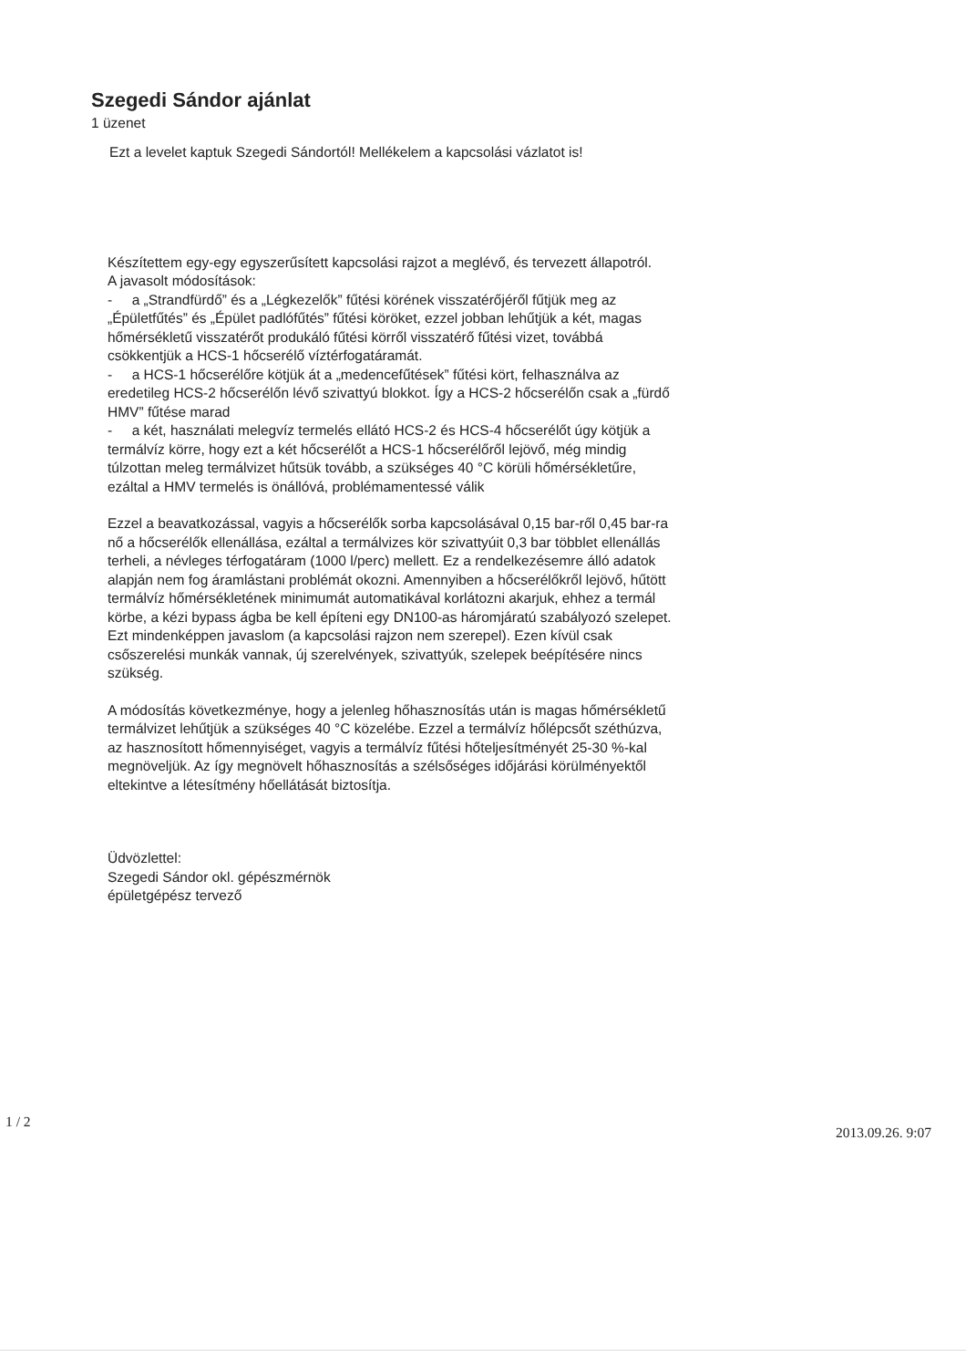Szegedi Sándor ajánlat
1 üzenet
Ezt a levelet kaptuk Szegedi Sándortól! Mellékelem a kapcsolási vázlatot is!
Készítettem egy-egy egyszerűsített kapcsolási rajzot a meglévő, és tervezett állapotról.
A javasolt módosítások:
- a „Strandfürdő” és a „Légkezelők” fűtési körének visszatérőjéről fűtjük meg az „Épületfűtés” és „Épület padlófűtés” fűtési köröket, ezzel jobban lehűtjük a két, magas hőmérsékletű visszatérőt produkáló fűtési körről visszatérő fűtési vizet, továbbá csökkentjük a HCS-1 hőcserélő víztérfogatáramát.
- a HCS-1 hőcserélőre kötjük át a „medencefűtések” fűtési kört, felhasználva az eredetileg HCS-2 hőcserélőn lévő szivattyú blokkot. Így a HCS-2 hőcserélőn csak a „fürdő HMV” fűtése marad
- a két, használati melegvíz termelés ellátó HCS-2 és HCS-4 hőcserélőt úgy kötjük a termálvíz körre, hogy ezt a két hőcserélőt a HCS-1 hőcserélőről lejövő, még mindig túlzottan meleg termálvizet hűtsük tovább, a szükséges 40 °C körüli hőmérsékletűre, ezáltal a HMV termelés is önállóvá, problémamentessé válik
Ezzel a beavatkozással, vagyis a hőcserélők sorba kapcsolásával 0,15 bar-ről 0,45 bar-ra nő a hőcserélők ellenállása, ezáltal a termálvizes kör szivattyúit 0,3 bar többlet ellenállás terheli, a névleges térfogatáram (1000 l/perc) mellett. Ez a rendelkezésemre álló adatok alapján nem fog áramlástani problémát okozni. Amennyiben a hőcserélőkről lejövő, hűtött termálvíz hőmérsékletének minimumát automatikával korlátozni akarjuk, ehhez a termál körbe, a kézi bypass ágba be kell építeni egy DN100-as háromjáratú szabályozó szelepet. Ezt mindenképpen javaslom (a kapcsolási rajzon nem szerepel). Ezen kívül csak csőszerelési munkák vannak, új szerelvények, szivattyúk, szelepek beépítésére nincs szükség.
A módosítás következménye, hogy a jelenleg hőhasznosítás után is magas hőmérsékletű termálvizet lehűtjük a szükséges 40 °C közelébe. Ezzel a termálvíz hőlépcsőt széthúzva, az hasznosított hőmennyiséget, vagyis a termálvíz fűtési hőteljesítményét 25-30 %-kal megnöveljük. Az így megnövelt hőhasznosítás a szélsőséges időjárási körülményektől eltekintve a létesítmény hőellátását biztosítja.
Üdvözlettel:
Szegedi Sándor okl. gépészmérnök
épületgépész tervező
1 / 2
2013.09.26. 9:07